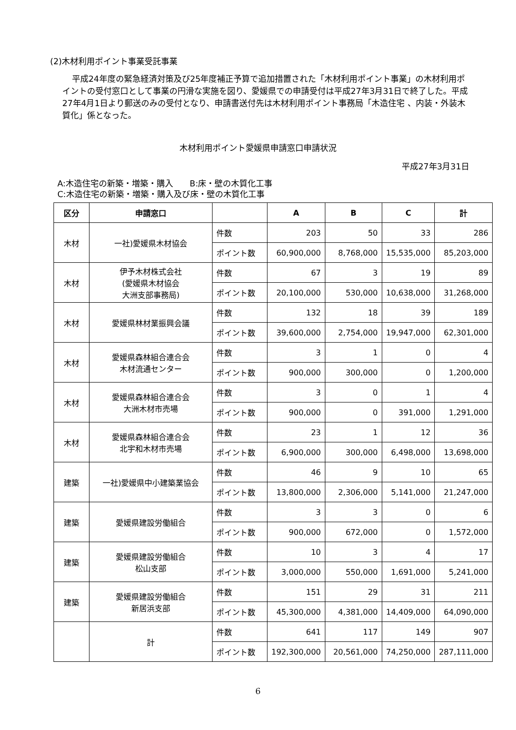(2)木材利用ポイント事業受託事業
平成24年度の緊急経済対策及び25年度補正予算で追加措置された「木材利用ポイント事業」の木材利用ポイントの受付窓口として事業の円滑な実施を図り、愛媛県での申請受付は平成27年3月31日で終了した。平成27年4月1日より郵送のみの受付となり、申請書送付先は木材利用ポイント事務局「木造住宅 、内装・外装木質化」係となった。
木材利用ポイント愛媛県申請窓口申請状況
平成27年3月31日
A:木造住宅の新築・増築・購入　　B:床・壁の木質化工事
C:木造住宅の新築・増築・購入及び床・壁の木質化工事
| 区分 | 申請窓口 | | A | B | C | 計 |
| --- | --- | --- | --- | --- | --- | --- |
| 木材 | 一社)愛媛県木材協会 | 件数 | 203 | 50 | 33 | 286 |
| | | ポイント数 | 60,900,000 | 8,768,000 | 15,535,000 | 85,203,000 |
| 木材 | 伊予木材株式会社 (愛媛県木材協会 大洲支部事務局) | 件数 | 67 | 3 | 19 | 89 |
| | | ポイント数 | 20,100,000 | 530,000 | 10,638,000 | 31,268,000 |
| 木材 | 愛媛県林材業振興会議 | 件数 | 132 | 18 | 39 | 189 |
| | | ポイント数 | 39,600,000 | 2,754,000 | 19,947,000 | 62,301,000 |
| 木材 | 愛媛県森林組合連合会 木材流通センター | 件数 | 3 | 1 | 0 | 4 |
| | | ポイント数 | 900,000 | 300,000 | 0 | 1,200,000 |
| 木材 | 愛媛県森林組合連合会 大洲木材市売場 | 件数 | 3 | 0 | 1 | 4 |
| | | ポイント数 | 900,000 | 0 | 391,000 | 1,291,000 |
| 木材 | 愛媛県森林組合連合会 北宇和木材市売場 | 件数 | 23 | 1 | 12 | 36 |
| | | ポイント数 | 6,900,000 | 300,000 | 6,498,000 | 13,698,000 |
| 建築 | 一社)愛媛県中小建築業協会 | 件数 | 46 | 9 | 10 | 65 |
| | | ポイント数 | 13,800,000 | 2,306,000 | 5,141,000 | 21,247,000 |
| 建築 | 愛媛県建設労働組合 | 件数 | 3 | 3 | 0 | 6 |
| | | ポイント数 | 900,000 | 672,000 | 0 | 1,572,000 |
| 建築 | 愛媛県建設労働組合 松山支部 | 件数 | 10 | 3 | 4 | 17 |
| | | ポイント数 | 3,000,000 | 550,000 | 1,691,000 | 5,241,000 |
| 建築 | 愛媛県建設労働組合 新居浜支部 | 件数 | 151 | 29 | 31 | 211 |
| | | ポイント数 | 45,300,000 | 4,381,000 | 14,409,000 | 64,090,000 |
| | 計 | 件数 | 641 | 117 | 149 | 907 |
| | | ポイント数 | 192,300,000 | 20,561,000 | 74,250,000 | 287,111,000 |
6